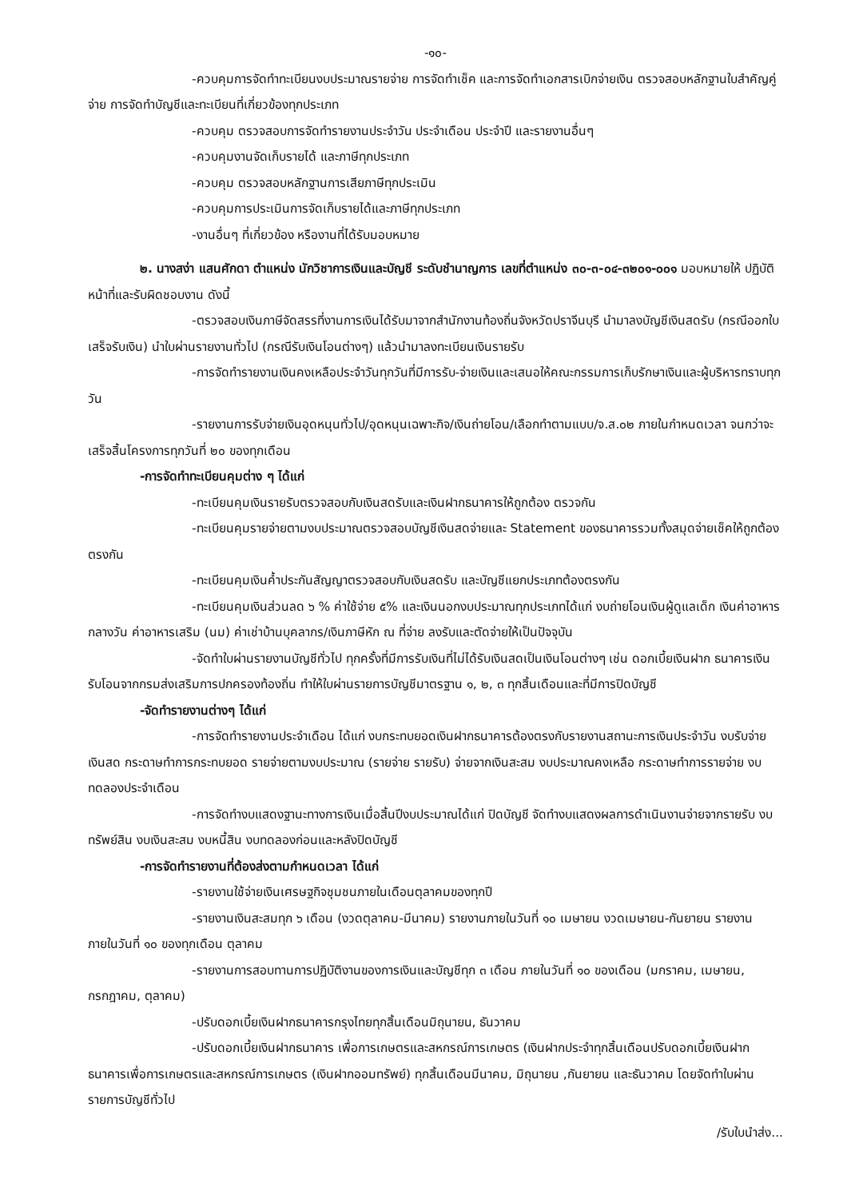-๑๐-
-ควบคุมการจัดทำทะเบียนงบประมาณรายจ่าย การจัดทำเช็ค และการจัดทำเอกสารเบิกจ่ายเงิน ตรวจสอบหลักฐานใบสำคัญคู่จ่าย การจัดทำบัญชีและทะเบียนที่เกี่ยวข้องทุกประเภท
-ควบคุม ตรวจสอบการจัดทำรายงานประจำวัน ประจำเดือน ประจำปี และรายงานอื่นๆ
-ควบคุมงานจัดเก็บรายได้ และภาษีทุกประเภท
-ควบคุม ตรวจสอบหลักฐานการเสียภาษีทุกประเมิน
-ควบคุมการประเมินการจัดเก็บรายได้และภาษีทุกประเภท
-งานอื่นๆ ที่เกี่ยวข้อง หรืองานที่ได้รับมอบหมาย
๒. นางสง่า แสนศักดา ตำแหน่ง นักวิชาการเงินและบัญชี ระดับชำนาญการ เลขที่ตำแหน่ง ๓๐-๓-๐๔-๓๒๐๑-๐๐๑ มอบหมายให้ ปฏิบัติหน้าที่และรับผิดชอบงาน ดังนี้
-ตรวจสอบเงินภาษีจัดสรรที่งานการเงินได้รับมาจากสำนักงานท้องถิ่นจังหวัดปราจีนบุรี นำมาลงบัญชีเงินสดรับ (กรณีออกใบเสร็จรับเงิน) นำใบผ่านรายงานทั่วไป (กรณีรับเงินโอนต่างๆ) แล้วนำมาลงทะเบียนเงินรายรับ
-การจัดทำรายงานเงินคงเหลือประจำวันทุกวันที่มีการรับ-จ่ายเงินและเสนอให้คณะกรรมการเก็บรักษาเงินและผู้บริหารทราบทุกวัน
-รายงานการรับจ่ายเงินอุดหนุนทั่วไป/อุดหนุนเฉพาะกิจ/เงินถ่ายโอน/เลือกทำตามแบบ/จ.ส.๐๒ ภายในกำหนดเวลา จนกว่าจะเสร็จสิ้นโครงการทุกวันที่ ๒๐ ของทุกเดือน
-การจัดทำทะเบียนคุมต่าง ๆ ได้แก่
-ทะเบียนคุมเงินรายรับตรวจสอบกับเงินสดรับและเงินฝากธนาคารให้ถูกต้อง ตรวจกัน
-ทะเบียนคุมรายจ่ายตามงบประมาณตรวจสอบบัญชีเงินสดจ่ายและ Statement ของธนาคารรวมทั้งสมุดจ่ายเช็คให้ถูกต้องตรงกัน
-ทะเบียนคุมเงินค้ำประกันสัญญาตรวจสอบกับเงินสดรับ และบัญชีแยกประเภทต้องตรงกัน
-ทะเบียนคุมเงินส่วนลด ๖ % ค่าใช้จ่าย ๕% และเงินนอกงบประมาณทุกประเภทได้แก่ งบถ่ายโอนเงินผู้ดูแลเด็ก เงินค่าอาหารกลางวัน ค่าอาหารเสริม (นม) ค่าเช่าบ้านบุคลากร/เงินภาษีหัก ณ ที่จ่าย ลงรับและตัดจ่ายให้เป็นปัจจุบัน
-จัดทำใบผ่านรายงานบัญชีทั่วไป ทุกครั้งที่มีการรับเงินที่ไม่ได้รับเงินสดเป็นเงินโอนต่างๆ เช่น ดอกเบี้ยเงินฝาก ธนาคารเงินรับโอนจากกรมส่งเสริมการปกครองท้องถิ่น ทำให้ใบผ่านรายการบัญชีมาตรฐาน ๑, ๒, ๓ ทุกสิ้นเดือนและที่มีการปิดบัญชี
-จัดทำรายงานต่างๆ ได้แก่
-การจัดทำรายงานประจำเดือน ได้แก่ งบกระทบยอดเงินฝากธนาคารต้องตรงกับรายงานสถานะการเงินประจำวัน งบรับจ่ายเงินสด กระดาษทำการกระทบยอด รายจ่ายตามงบประมาณ (รายจ่าย รายรับ) จ่ายจากเงินสะสม งบประมาณคงเหลือ กระดาษทำการรายจ่าย งบทดลองประจำเดือน
-การจัดทำงบแสดงฐานะทางการเงินเมื่อสิ้นปีงบประมาณได้แก่ ปิดบัญชี จัดทำงบแสดงผลการดำเนินงานจ่ายจากรายรับ งบทรัพย์สิน งบเงินสะสม งบหนี้สิน งบทดลองก่อนและหลังปิดบัญชี
-การจัดทำรายงานที่ต้องส่งตามกำหนดเวลา ได้แก่
-รายงานใช้จ่ายเงินเศรษฐกิจชุมชนภายในเดือนตุลาคมของทุกปี
-รายงานเงินสะสมทุก ๖ เดือน (งวดตุลาคม-มีนาคม) รายงานภายในวันที่ ๑๐ เมษายน งวดเมษายน-กันยายน รายงานภายในวันที่ ๑๐ ของทุกเดือน ตุลาคม
-รายงานการสอบทานการปฏิบัติงานของการเงินและบัญชีทุก ๓ เดือน ภายในวันที่ ๑๐ ของเดือน (มกราคม, เมษายน, กรกฎาคม, ตุลาคม)
-ปรับดอกเบี้ยเงินฝากธนาคารกรุงไทยทุกสิ้นเดือนมิถุนายน, ธันวาคม
-ปรับดอกเบี้ยเงินฝากธนาคาร เพื่อการเกษตรและสหกรณ์การเกษตร (เงินฝากประจำทุกสิ้นเดือนปรับดอกเบี้ยเงินฝากธนาคารเพื่อการเกษตรและสหกรณ์การเกษตร (เงินฝากออมทรัพย์) ทุกสิ้นเดือนมีนาคม, มิถุนายน ,กันยายน และธันวาคม โดยจัดทำใบผ่านรายการบัญชีทั่วไป
/รับใบนำส่ง...